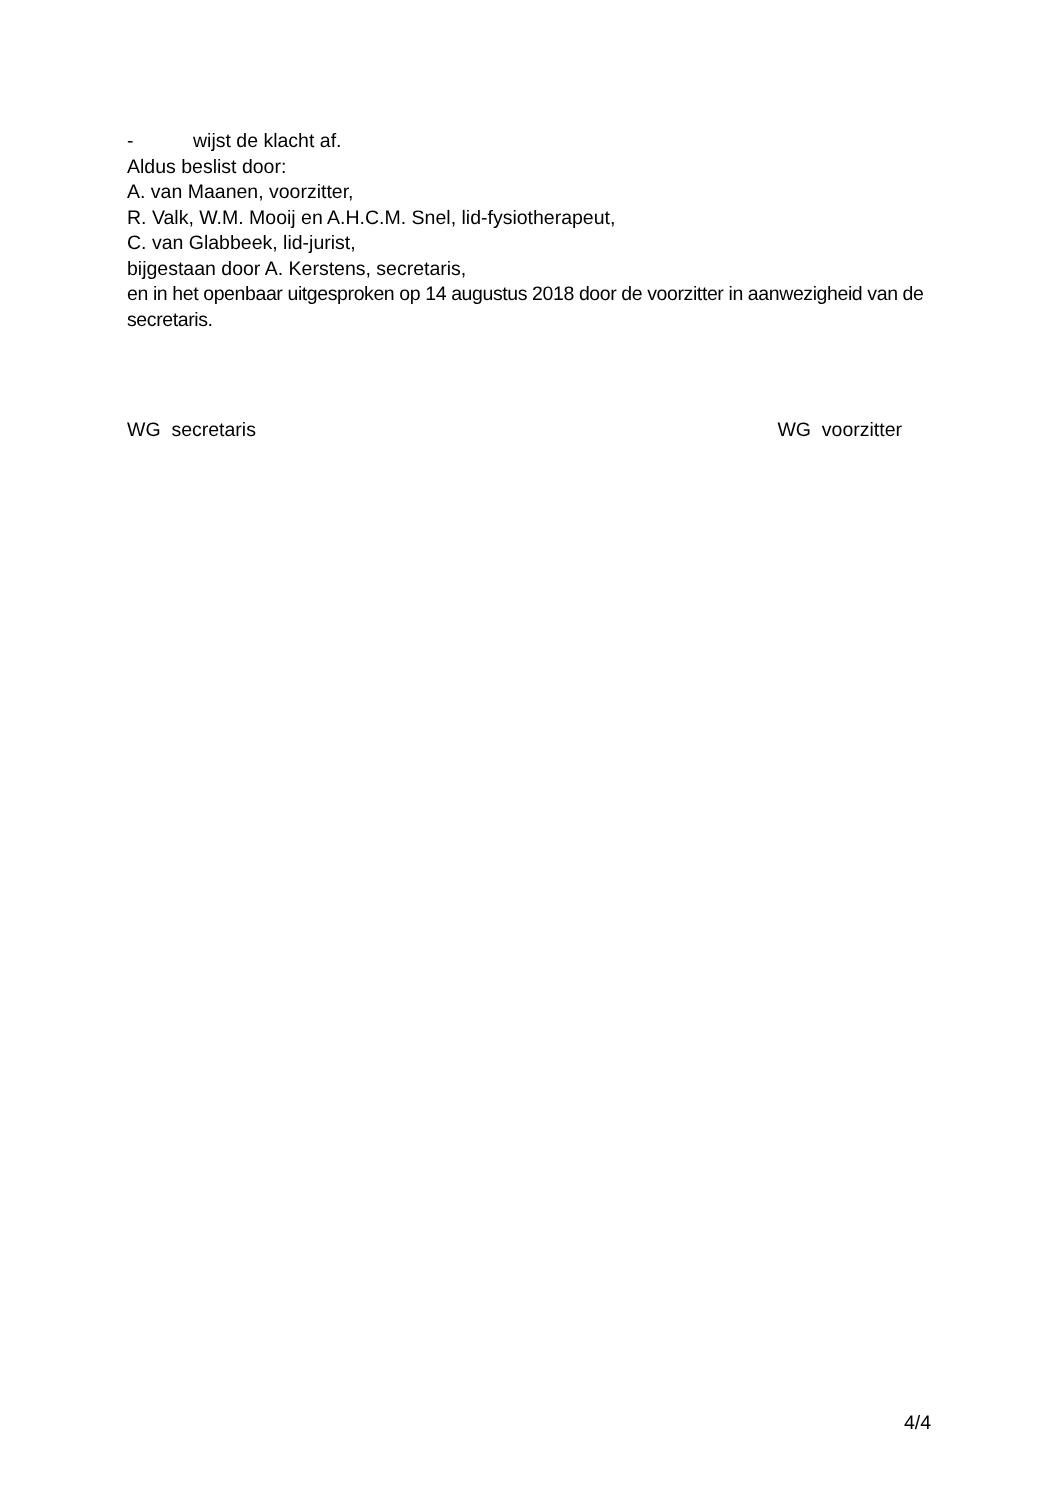- wijst de klacht af.
Aldus beslist door:
A. van Maanen, voorzitter,
R. Valk, W.M. Mooij en A.H.C.M. Snel, lid-fysiotherapeut,
C. van Glabbeek, lid-jurist,
bijgestaan door A. Kerstens, secretaris,
en in het openbaar uitgesproken op 14 augustus 2018 door de voorzitter in aanwezigheid van de secretaris.
WG secretaris WG voorzitter
4/4